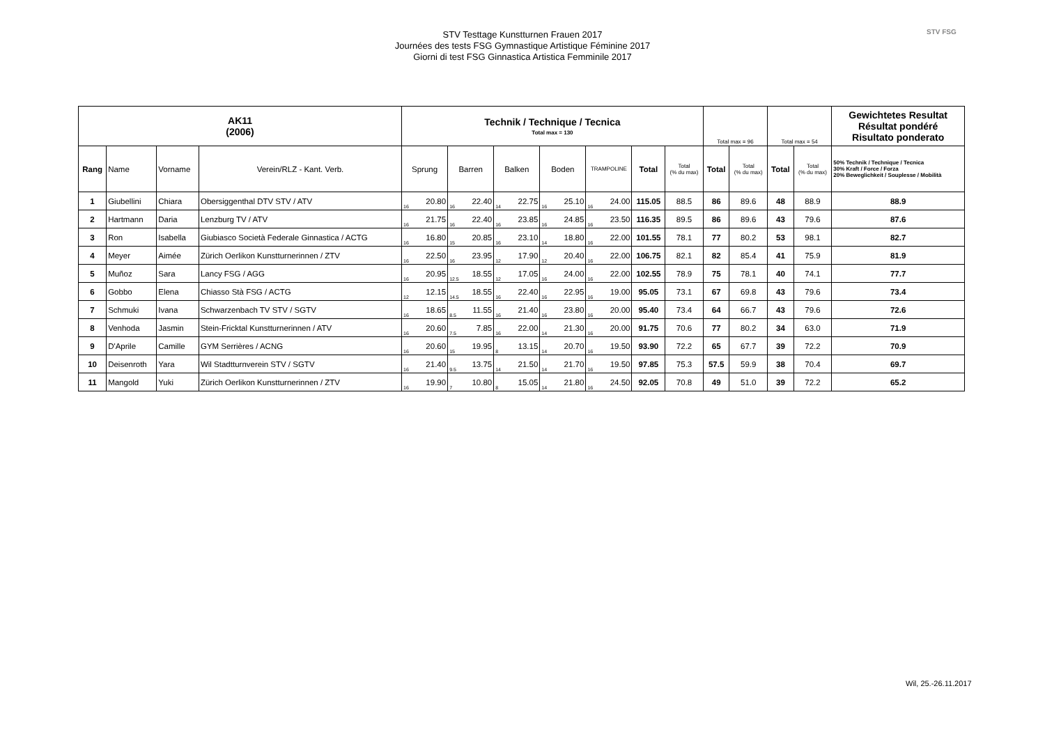STV FSG
STV Testtage Kunstturnen Frauen 2017
Journées des tests FSG Gymnastique Artistique Féminine 2017
Giorni di test FSG Ginnastica Artistica Femminile 2017
| AK11 (2006) | | | | Technik / Technique / Tecnica Total max = 130 | | | | | | | | | | | | Total max = 96 | | Total max = 54 | | Gewichtetes Resultat Résultat pondéré Risultato ponderato |
| --- | --- | --- | --- | --- | --- | --- | --- | --- | --- | --- | --- | --- | --- | --- | --- | --- | --- | --- | --- | --- |
| Rang | Name | Vorname | Verein/RLZ - Kant. Verb. | Sprung | | Barren | | Balken | | Boden | | TRAMPOLINE | | Total | Total (% du max) | Total | Total (% du max) | Total | Total (% du max) | 50% Technik / Technique / Tecnica 30% Kraft / Force / Forza 20% Beweglichkeit / Souplesse / Mobilità |
| 1 | Giubellini | Chiara | Obersiggenthal DTV STV / ATV | 16 | 20.80 | 16 | 22.40 | 14 | 22.75 | 16 | 25.10 | 16 | 24.00 | 115.05 | 88.5 | 86 | 89.6 | 48 | 88.9 | 88.9 |
| 2 | Hartmann | Daria | Lenzburg TV / ATV | 16 | 21.75 | 16 | 22.40 | 16 | 23.85 | 16 | 24.85 | 16 | 23.50 | 116.35 | 89.5 | 86 | 89.6 | 43 | 79.6 | 87.6 |
| 3 | Ron | Isabella | Giubiasco Società Federale Ginnastica / ACTG | 16 | 16.80 | 15 | 20.85 | 16 | 23.10 | 14 | 18.80 | 16 | 22.00 | 101.55 | 78.1 | 77 | 80.2 | 53 | 98.1 | 82.7 |
| 4 | Meyer | Aimée | Zürich Oerlikon Kunstturnerinnen / ZTV | 16 | 22.50 | 16 | 23.95 | 12 | 17.90 | 12 | 20.40 | 16 | 22.00 | 106.75 | 82.1 | 82 | 85.4 | 41 | 75.9 | 81.9 |
| 5 | Muñoz | Sara | Lancy FSG / AGG | 16 | 20.95 | 12.5 | 18.55 | 12 | 17.05 | 16 | 24.00 | 16 | 22.00 | 102.55 | 78.9 | 75 | 78.1 | 40 | 74.1 | 77.7 |
| 6 | Gobbo | Elena | Chiasso Stà FSG / ACTG | 12 | 12.15 | 14.5 | 18.55 | 16 | 22.40 | 16 | 22.95 | 16 | 19.00 | 95.05 | 73.1 | 67 | 69.8 | 43 | 79.6 | 73.4 |
| 7 | Schmuki | Ivana | Schwarzenbach TV STV / SGTV | 16 | 18.65 | 8.5 | 11.55 | 16 | 21.40 | 16 | 23.80 | 16 | 20.00 | 95.40 | 73.4 | 64 | 66.7 | 43 | 79.6 | 72.6 |
| 8 | Venhoda | Jasmin | Stein-Fricktal Kunstturnerinnen / ATV | 16 | 20.60 | 7.5 | 7.85 | 16 | 22.00 | 14 | 21.30 | 16 | 20.00 | 91.75 | 70.6 | 77 | 80.2 | 34 | 63.0 | 71.9 |
| 9 | D'Aprile | Camille | GYM Serrières / ACNG | 16 | 20.60 | 15 | 19.95 | 8 | 13.15 | 14 | 20.70 | 16 | 19.50 | 93.90 | 72.2 | 65 | 67.7 | 39 | 72.2 | 70.9 |
| 10 | Deisenroth | Yara | Wil Stadtturnverein STV / SGTV | 16 | 21.40 | 9.5 | 13.75 | 14 | 21.50 | 14 | 21.70 | 16 | 19.50 | 97.85 | 75.3 | 57.5 | 59.9 | 38 | 70.4 | 69.7 |
| 11 | Mangold | Yuki | Zürich Oerlikon Kunstturnerinnen / ZTV | 16 | 19.90 | 7 | 10.80 | 8 | 15.05 | 14 | 21.80 | 16 | 24.50 | 92.05 | 70.8 | 49 | 51.0 | 39 | 72.2 | 65.2 |
Wil, 25.-26.11.2017